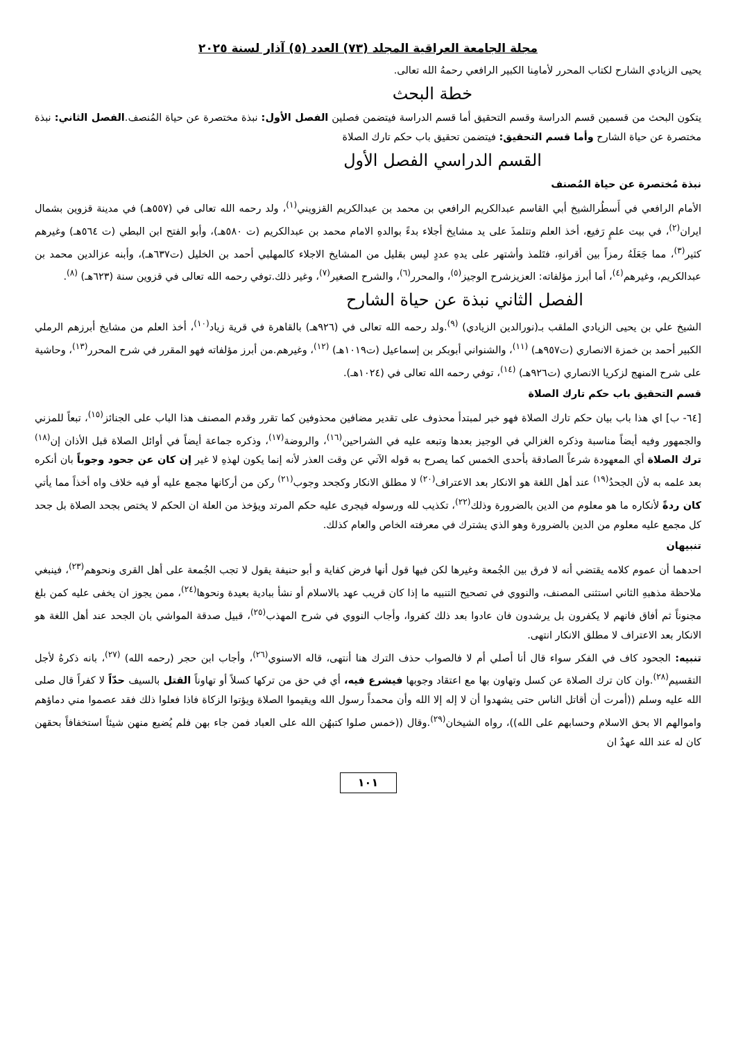مجلة الجامعة العراقية المجلد (٧٣) العدد (٥) آذار لسنة ٢٠٢٥
يحيى الزيادي الشارح لكتاب المحرر لأمامِنا الكبير الرافعي رحمهُ الله تعالى.
خطة البحث
يتكون البحث من قسمين قسم الدراسة وقسم التحقيق أما قسم الدراسة فيتضمن فصلين الفصل الأول: نبذة مختصرة عن حياة المُنصف.الفصل الثاني: نبذة مختصرة عن حياة الشارح وأما قسم التحقيق: فيتضمن تحقيق باب حكم تارك الصلاة
القسم الدراسي الفصل الأول
نبذة مُختصرة عن حياة المُصنف
الأمام الرافعي في أَسطُرالشيخ أبي القاسم عبدالكريم الرافعي بن محمد بن عبدالكريم القزويني<sup>(١)</sup>، ولد رحمه الله تعالى في (٥٥٧هـ) في مدينة قزوين بشمال ايران<sup>(٢)</sup>، في بيت علمٍ رَفيع، أخذ العلم وتتلمذَ على يد مشايخ أجلاء بدءً بوالدهِ الامام محمد بن عبدالكريم (ت ٥٨٠هـ)، وأبو الفتح ابن البطي (ت ٥٦٤هـ) وغيرهم كثير<sup>(٣)</sup>، مما جَعَلَهُ رمزاً بين أقرانهِ، فتَلمذ وأشتهر على يدهِ عددٍ ليس بقليل من المشايخ الاجلاء كالمهلبي أحمد بن الخليل (ت٦٣٧هـ)، وأبنه عزالدين محمد بن عبدالكريم، وغيرهم<sup>(٤)</sup>، أما أبرز مؤلفاته: العزيزشرح الوجيز<sup>(٥)</sup>، والمحرر<sup>(٦)</sup>، والشرح الصغير<sup>(٧)</sup>، وغير ذلك.توفي رحمه الله تعالى في قزوين سنة (٦٢٣هـ) <sup>(٨)</sup>.
الفصل الثاني نبذة عن حياة الشارح
الشيخ علي بن يحيى الزيادي الملقب بـ(نورالدين الزيادي) <sup>(٩)</sup>.ولد رحمه الله تعالى في (٩٢٦هـ) بالقاهرة في قرية زياد<sup>(١٠)</sup>، أخذ العلم من مشايخ أبرزهم الرملي الكبير أحمد بن خمزة الانصاري (ت٩٥٧هـ) <sup>(١١)</sup>، والشنواني أبوبكر بن إسماعيل (ت١٠١٩هـ) <sup>(١٢)</sup>، وغيرهم.من أبرز مؤلفاته فهو المقرر في شرح المحرر<sup>(١٣)</sup>، وحاشية على شرح المنهج لزكريا الانصاري (ت٩٢٦هـ) <sup>(١٤)</sup>، توفي رحمه الله تعالى في (١٠٢٤هـ).
قسم التحقيق باب حكم تارك الصلاة
[٦٤- ب] اي هذا باب بيان حكم تارك الصلاة فهو خبر لمبتدأ محذوف على تقدير مضافين محذوفين كما تقرر وقدم المصنف هذا الباب على الجنائز<sup>(١٥)</sup>، تبعاً للمزني والجمهور وفيه أيضاً مناسبة وذكره الغزالي في الوجيز بعدها وتبعه عليه في الشراحين<sup>(١٦)</sup>، والروضة<sup>(١٧)</sup>، وذكره جماعة أيضاً في أوائل الصلاة قبل الأذان إن<sup>(١٨)</sup> ترك الصلاة أي المعهودة شرعاً الصادقة بأحدى الخمس كما يصرح به قوله الآتي عن وقت العذر لأنه إنما يكون لهذهِ لا غير إن كان عن جحود وجوباً بان أنكره بعد علمه به لأن الجحدُ<sup>(١٩)</sup> عند أهل اللغة هو الانكار بعد الاعتراف<sup>(٢٠)</sup> لا مطلق الانكار وكجحد وجوب<sup>(٢١)</sup> ركن من أركانها مجمع عليه أو فيه خلاف واه أخذاً مما يأتي كان ردةً لأنكاره ما هو معلوم من الدين بالضرورة وذلك<sup>(٢٢)</sup>، تكذيب لله ورسوله فيجرى عليه حكم المرتد ويؤخذ من العلة ان الحكم لا يختص بجحد الصلاة بل جحد كل مجمع عليه معلوم من الدين بالضرورة وهو الذي يشترك في معرفته الخاص والعام كذلك.
تنبيهان
احدهما أن عموم كلامه يقتضي أنه لا فرق بين الجُمعة وغيرها لكن فيها قول أنها فرض كفاية و أبو حنيفة يقول لا تجب الجُمعة على أهل القرى ونحوهم<sup>(٢٣)</sup>، فينبغي ملاحظة مذهبهِ الثاني استثنى المصنف، والنووي في تصحيح التنبيه ما إذا كان قريب عهد بالاسلام أو نشأ ببادية بعيدة ونحوها<sup>(٢٤)</sup>، ممن يجوز ان يخفى عليه كمن بلغ مجنوناً ثم أفاق فانهم لا يكفرون بل يرشدون فان عادوا بعد ذلك كفروا، وأجاب النووي في شرح المهذب<sup>(٢٥)</sup>، قبيل صدقة المواشي بان الجحد عند أهل اللغة هو الانكار بعد الاعتراف لا مطلق الانكار انتهى.
تنبيه: الجحود كاف في الفكر سواء قال أنا أصلي أم لا فالصواب حذف الترك هنا أنتهى، قاله الاسنوي<sup>(٢٦)</sup>، وأجاب ابن حجر (رحمه الله) <sup>(٢٧)</sup>، بانه ذكرهُ لأجل التقسيم<sup>(٢٨)</sup>.وان كان ترك الصلاة عن كسل وتهاون بها مع اعتقاد وجوبها فيشرع فيه، أي في حق من تركها كسلاً أو تهاوناً القتل بالسيف حدّاً لا كفراً قال صلى الله عليه وسلم ((أمرت أن أقاتل الناس حتى يشهدوا أن لا إله إلا الله وأن محمداً رسول الله ويقيموا الصلاة ويؤتوا الزكاة فاذا فعلوا ذلك فقد عصموا مني دماؤهم واموالهم الا بحق الاسلام وحسابهم على الله))، رواه الشيخان<sup>(٢٩)</sup>.وقال ((خمس صلوا كتبهُن الله على العباد فمن جاء بهن فلم يُضيع منهن شيئاً استخفافاً بحقهن كان له عند الله عهدٌ ان
١٠١